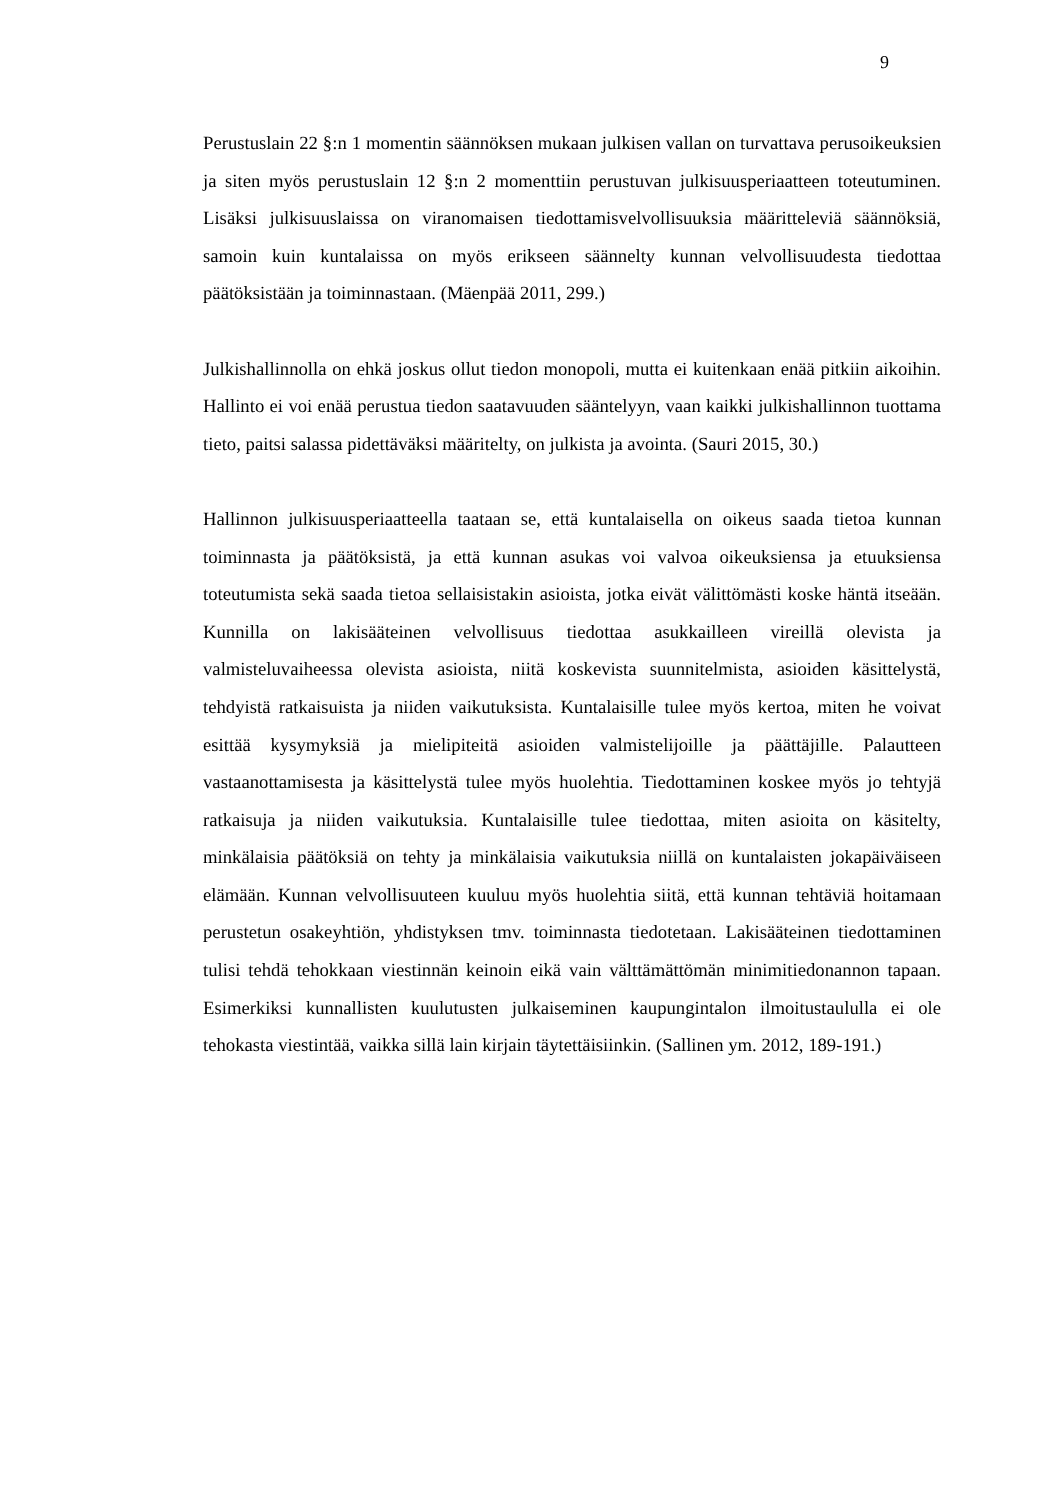9
Perustuslain 22 §:n 1 momentin säännöksen mukaan julkisen vallan on turvattava perusoikeuksien ja siten myös perustuslain 12 §:n 2 momenttiin perustuvan julkisuusperiaatteen toteutuminen. Lisäksi julkisuuslaissa on viranomaisen tiedottamisvelvollisuuksia määritteleviä säännöksiä, samoin kuin kuntalaissa on myös erikseen säännelty kunnan velvollisuudesta tiedottaa päätöksistään ja toiminnastaan. (Mäenpää 2011, 299.)
Julkishallinnolla on ehkä joskus ollut tiedon monopoli, mutta ei kuitenkaan enää pitkiin aikoihin. Hallinto ei voi enää perustua tiedon saatavuuden sääntelyyn, vaan kaikki julkishallinnon tuottama tieto, paitsi salassa pidettäväksi määritelty, on julkista ja avointa. (Sauri 2015, 30.)
Hallinnon julkisuusperiaatteella taataan se, että kuntalaisella on oikeus saada tietoa kunnan toiminnasta ja päätöksistä, ja että kunnan asukas voi valvoa oikeuksiensa ja etuuksiensa toteutumista sekä saada tietoa sellaisistakin asioista, jotka eivät välittömästi koske häntä itseään. Kunnilla on lakisääteinen velvollisuus tiedottaa asukkailleen vireillä olevista ja valmisteluvaiheessa olevista asioista, niitä koskevista suunnitelmista, asioiden käsittelystä, tehdyistä ratkaisuista ja niiden vaikutuksista. Kuntalaisille tulee myös kertoa, miten he voivat esittää kysymyksiä ja mielipiteitä asioiden valmistelijoille ja päättäjille. Palautteen vastaanottamisesta ja käsittelystä tulee myös huolehtia. Tiedottaminen koskee myös jo tehtyjä ratkaisuja ja niiden vaikutuksia. Kuntalaisille tulee tiedottaa, miten asioita on käsitelty, minkälaisia päätöksiä on tehty ja minkälaisia vaikutuksia niillä on kuntalaisten jokapäiväiseen elämään. Kunnan velvollisuuteen kuuluu myös huolehtia siitä, että kunnan tehtäviä hoitamaan perustetun osakeyhtiön, yhdistyksen tmv. toiminnasta tiedotetaan. Lakisääteinen tiedottaminen tulisi tehdä tehokkaan viestinnän keinoin eikä vain välttämättömän minimitiedonannon tapaan. Esimerkiksi kunnallisten kuulutusten julkaiseminen kaupungintalon ilmoitustaululla ei ole tehokasta viestintää, vaikka sillä lain kirjain täytettäisiinkin. (Sallinen ym. 2012, 189-191.)